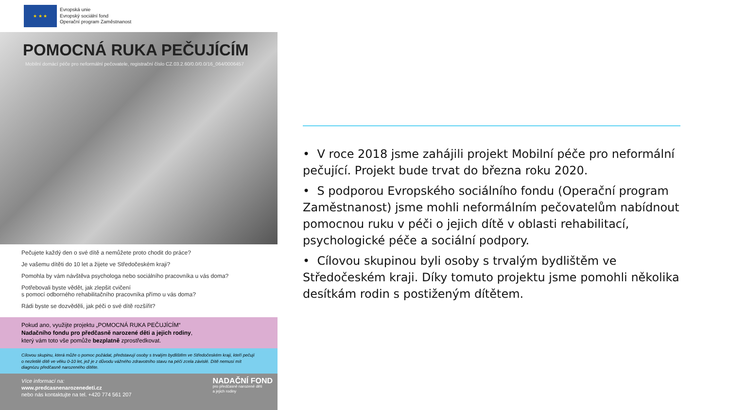★ ★ ★
Evropská unie
Evropský sociální fond
Operační program Zaměstnanost
POMOCNÁ RUKA PEČUJÍCÍM
Mobilní domácí péče pro neformální pečovatele, registrační číslo CZ.03.2.60/0.0/0.0/16_064/0006457
Pečujete každý den o své dítě a nemůžete proto chodit do práce?
Je vašemu dítěti do 10 let a žijete ve Středočeském kraji?
Pomohla by vám návštěva psychologa nebo sociálního pracovníka u vás doma?
Potřebovali byste vědět, jak zlepšit cvičení
s pomocí odborného rehabilitačního pracovníka přímo u vás doma?
Rádi byste se dozvěděli, jak péči o své dítě rozšířit?
Pokud ano, využijte projektu „POMOCNÁ RUKA PEČUJÍCÍM“
Nadačního fondu pro předčasně narozené děti a jejich rodiny,
který vám toto vše pomůže bezplatně zprostředkovat.
Cílovou skupinu, která může o pomoc požádat, představují osoby s trvalým bydlištěm ve Středočeském kraji, kteří pečují o nezletilé dítě ve věku 0-10 let, jež je z důvodu vážného zdravotního stavu na péči zcela závislé. Dítě nemusí mít diagnózu předčasně narozeného dítěte.
Více informací na:
www.predcasnenarozenedeti.cz
nebo nás kontaktujte na tel. +420 774 561 207
NADAČNÍ FOND
pro předčasně narozené děti
a jejich rodiny
• V roce 2018 jsme zahájili projekt Mobilní péče pro neformální pečující. Projekt bude trvat do března roku 2020.
• S podporou Evropského sociálního fondu (Operační program Zaměstnanost) jsme mohli neformálním pečovatelům nabídnout pomocnou ruku v péči o jejich dítě v oblasti rehabilitací, psychologické péče a sociální podpory.
• Cílovou skupinou byli osoby s trvalým bydlištěm ve Středočeském kraji. Díky tomuto projektu jsme pomohli několika desítkám rodin s postiženým dítětem.